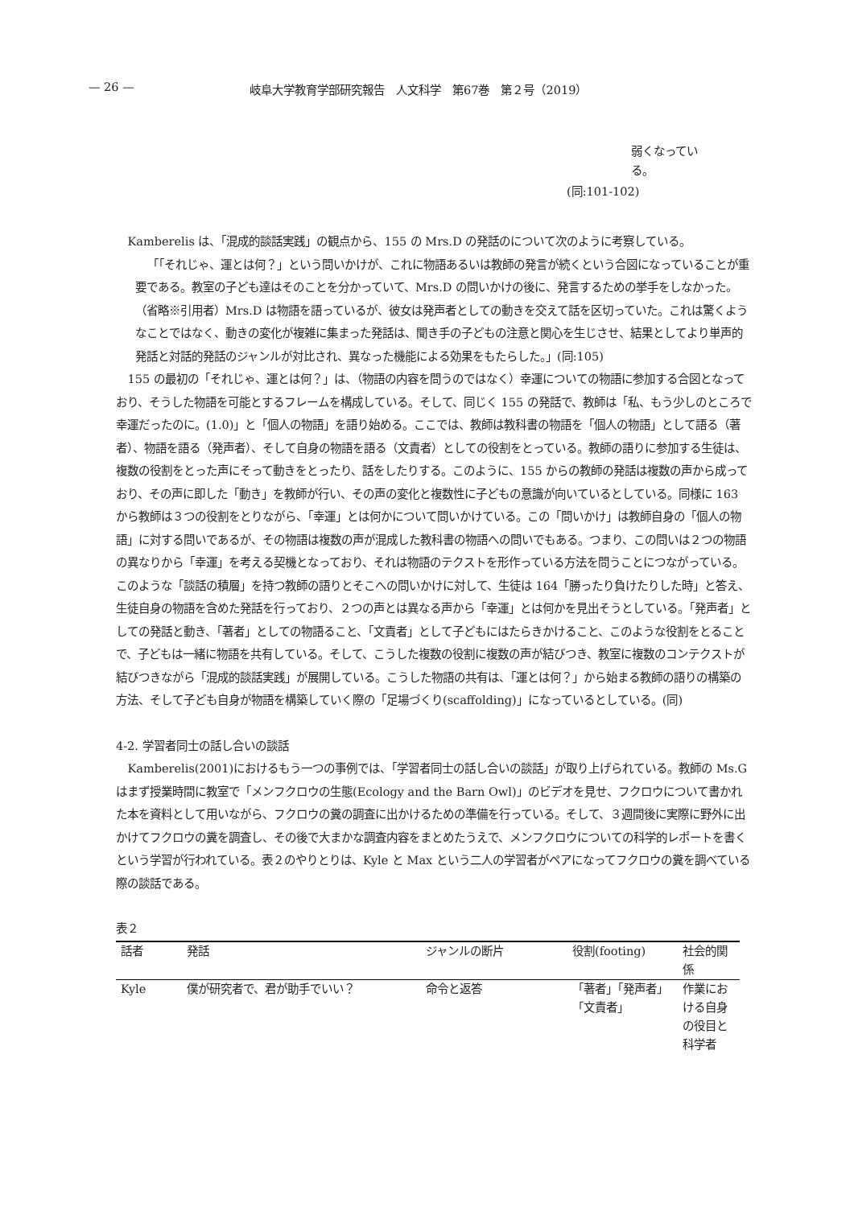— 26 — 岐阜大学教育学部研究報告　人文科学　第67巻　第２号（2019）
弱くなってい
る。
(同:101-102)
Kamberelis は、「混成的談話実践」の観点から、155 の Mrs.D の発話のについて次のように考察している。
「「それじゃ、運とは何？」という問いかけが、これに物語あるいは教師の発言が続くという合図になっていることが重要である。教室の子ども達はそのことを分かっていて、Mrs.D の問いかけの後に、発言するための挙手をしなかった。（省略※引用者）Mrs.D は物語を語っているが、彼女は発声者としての動きを交えて話を区切っていた。これは驚くようなことではなく、動きの変化が複雑に集まった発話は、聞き手の子どもの注意と関心を生じさせ、結果としてより単声的発話と対話的発話のジャンルが対比され、異なった機能による効果をもたらした。」(同:105)
155 の最初の「それじゃ、運とは何？」は、（物語の内容を問うのではなく）幸運についての物語に参加する合図となっており、そうした物語を可能とするフレームを構成している。そして、同じく 155 の発話で、教師は「私、もう少しのところで幸運だったのに。(1.0)」と「個人の物語」を語り始める。ここでは、教師は教科書の物語を「個人の物語」として語る（著者）、物語を語る（発声者）、そして自身の物語を語る（文責者）としての役割をとっている。教師の語りに参加する生徒は、複数の役割をとった声にそって動きをとったり、話をしたりする。このように、155 からの教師の発話は複数の声から成っており、その声に即した「動き」を教師が行い、その声の変化と複数性に子どもの意識が向いているとしている。同様に 163 から教師は３つの役割をとりながら、「幸運」とは何かについて問いかけている。この「問いかけ」は教師自身の「個人の物語」に対する問いであるが、その物語は複数の声が混成した教科書の物語への問いでもある。つまり、この問いは２つの物語の異なりから「幸運」を考える契機となっており、それは物語のテクストを形作っている方法を問うことにつながっている。このような「談話の積層」を持つ教師の語りとそこへの問いかけに対して、生徒は 164「勝ったり負けたりした時」と答え、生徒自身の物語を含めた発話を行っており、２つの声とは異なる声から「幸運」とは何かを見出そうとしている。「発声者」としての発話と動き、「著者」としての物語ること、「文責者」として子どもにはたらきかけること、このような役割をとることで、子どもは一緒に物語を共有している。そして、こうした複数の役割に複数の声が結びつき、教室に複数のコンテクストが結びつきながら「混成的談話実践」が展開している。こうした物語の共有は、「運とは何？」から始まる教師の語りの構築の方法、そして子ども自身が物語を構築していく際の「足場づくり(scaffolding)」になっているとしている。(同)
4-2. 学習者同士の話し合いの談話
Kamberelis(2001)におけるもう一つの事例では、「学習者同士の話し合いの談話」が取り上げられている。教師の Ms.G はまず授業時間に教室で「メンフクロウの生態(Ecology and the Barn Owl)」のビデオを見せ、フクロウについて書かれた本を資料として用いながら、フクロウの糞の調査に出かけるための準備を行っている。そして、３週間後に実際に野外に出かけてフクロウの糞を調査し、その後で大まかな調査内容をまとめたうえで、メンフクロウについての科学的レポートを書くという学習が行われている。表２のやりとりは、Kyle と Max という二人の学習者がペアになってフクロウの糞を調べている際の談話である。
表２
| 話者 | 発話 | ジャンルの断片 | 役割(footing) | 社会的関係 |
| --- | --- | --- | --- | --- |
| Kyle | 僕が研究者で、君が助手でいい？ | 命令と返答 | 「著者」「発声者」「文責者」 | 作業における自身の役目と科学者 |